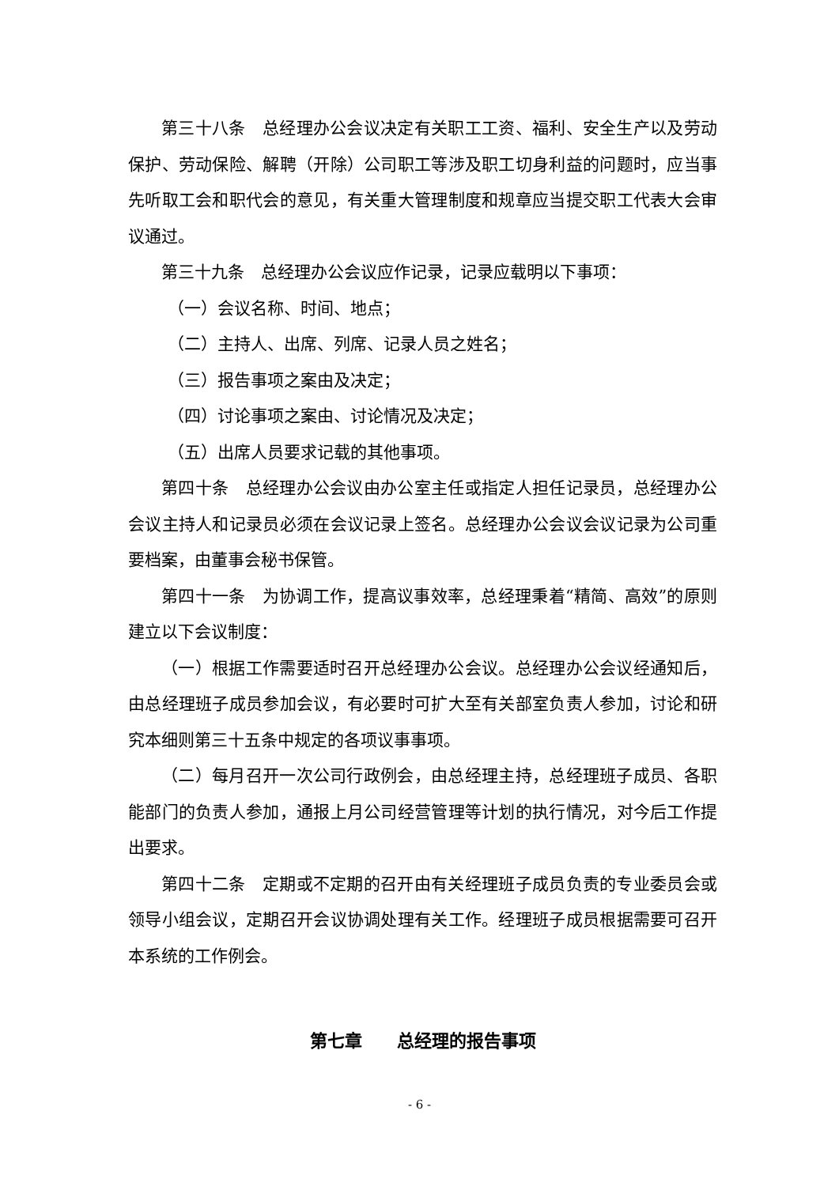第三十八条　总经理办公会议决定有关职工工资、福利、安全生产以及劳动保护、劳动保险、解聘（开除）公司职工等涉及职工切身利益的问题时，应当事先听取工会和职代会的意见，有关重大管理制度和规章应当提交职工代表大会审议通过。
第三十九条　总经理办公会议应作记录，记录应载明以下事项：
（一）会议名称、时间、地点；
（二）主持人、出席、列席、记录人员之姓名；
（三）报告事项之案由及决定；
（四）讨论事项之案由、讨论情况及决定；
（五）出席人员要求记载的其他事项。
第四十条　总经理办公会议由办公室主任或指定人担任记录员，总经理办公会议主持人和记录员必须在会议记录上签名。总经理办公会议会议记录为公司重要档案，由董事会秘书保管。
第四十一条　为协调工作，提高议事效率，总经理秉着“精简、高效”的原则建立以下会议制度：
（一）根据工作需要适时召开总经理办公会议。总经理办公会议经通知后，由总经理班子成员参加会议，有必要时可扩大至有关部室负责人参加，讨论和研究本细则第三十五条中规定的各项议事事项。
（二）每月召开一次公司行政例会，由总经理主持，总经理班子成员、各职能部门的负责人参加，通报上月公司经营管理等计划的执行情况，对今后工作提出要求。
第四十二条　定期或不定期的召开由有关经理班子成员负责的专业委员会或领导小组会议，定期召开会议协调处理有关工作。经理班子成员根据需要可召开本系统的工作例会。
第七章　　总经理的报告事项
- 6 -